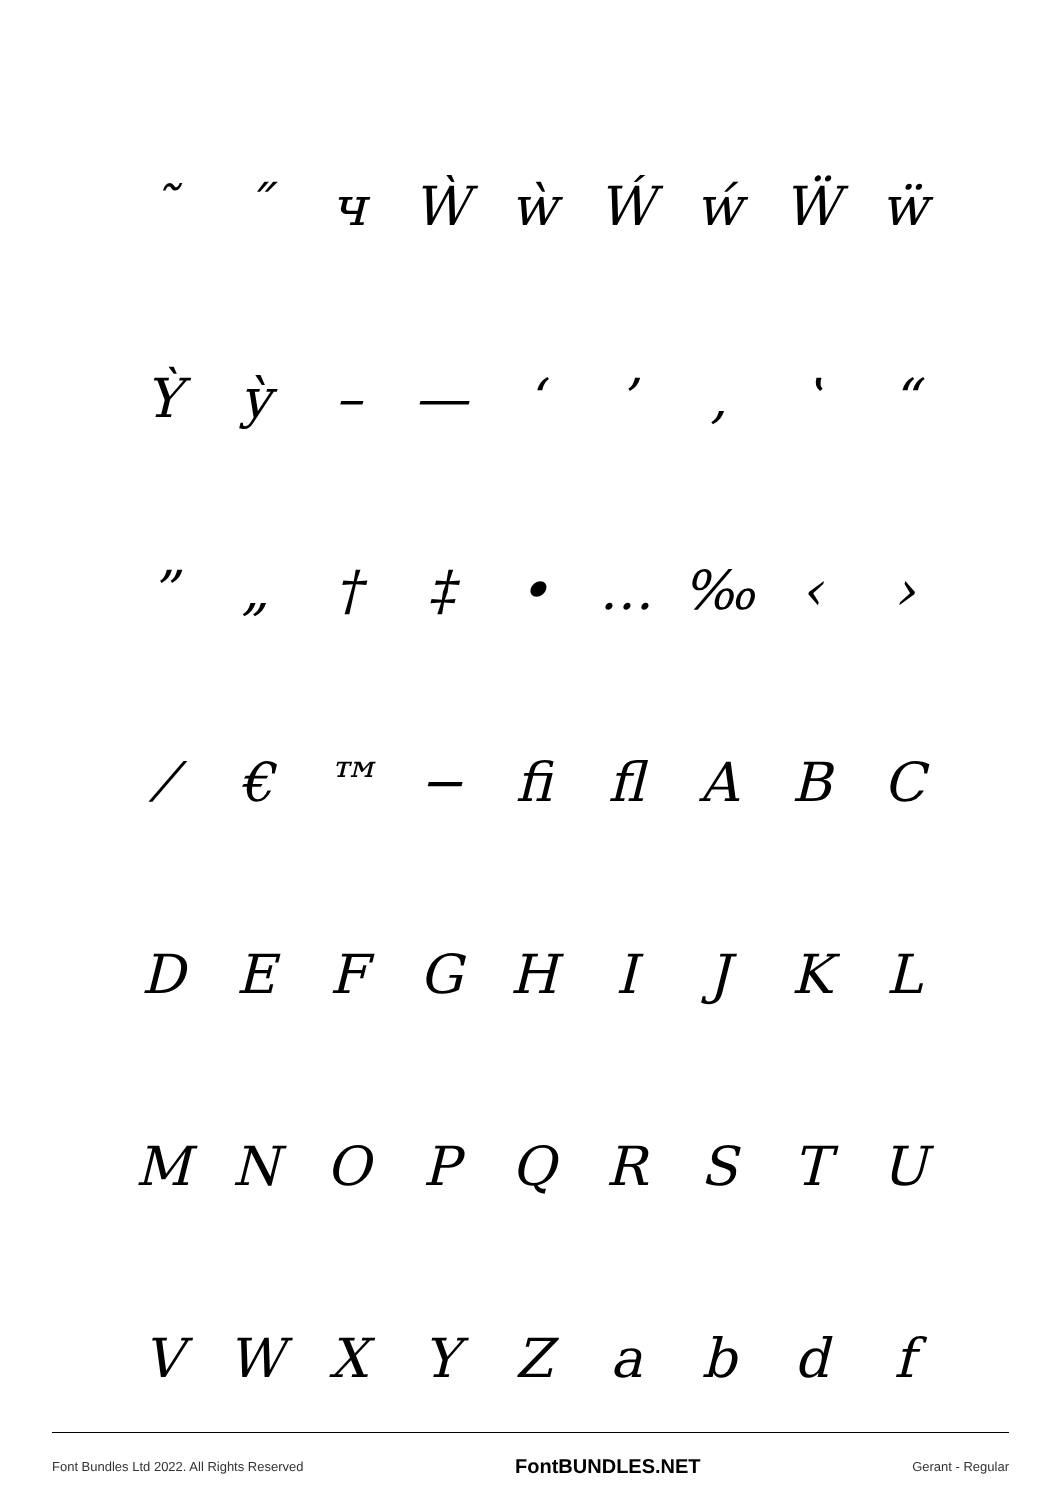˜ ˝ ч Ẁ ẁ Ẃ ẃ Ẅ ẅ
Ỳ ỳ – — ‘ ’ ‚ ‛ “
” „ † ‡ • … ‰ ‹ ›
⁄ € ™ − ﬁ ﬂ A B C
D E F G H I J K L
M N O P Q R S T U
V W X Y Z a b d f
Font Bundles Ltd 2022. All Rights Reserved FontBUNDLES.NET Gerant - Regular